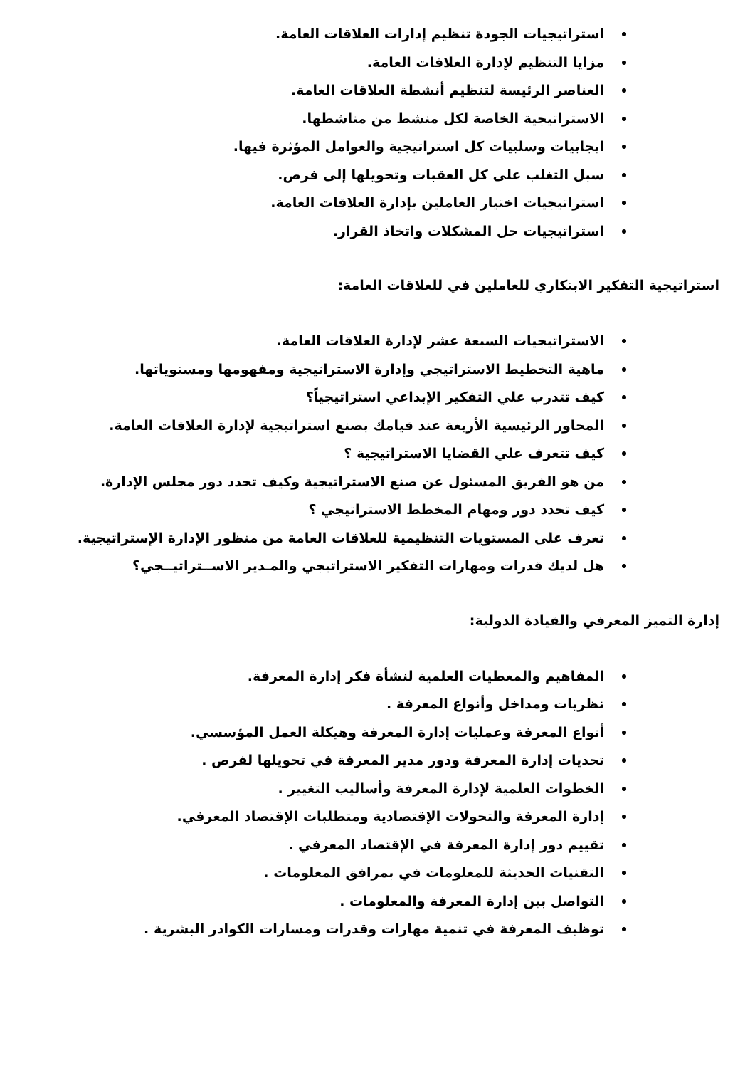استراتيجيات الجودة تنظيم إدارات العلاقات العامة.
مزايا التنظيم لإدارة العلاقات العامة.
العناصر الرئيسة لتنظيم أنشطة العلاقات العامة.
الاستراتيجية الخاصة لكل منشط من مناشطها.
ايجابيات وسلبيات كل استراتيجية والعوامل المؤثرة فيها.
سبل التغلب على كل العقبات وتحويلها إلى فرص.
استراتيجيات اختيار العاملين بإدارة العلاقات العامة.
استراتيجيات حل المشكلات واتخاذ القرار.
استراتيجية التفكير الابتكاري للعاملين في للعلاقات العامة:
الاستراتيجيات السبعة عشر لإدارة العلاقات العامة.
ماهية التخطيط الاستراتيجي وإدارة الاستراتيجية ومفهومها ومستوياتها.
كيف تتدرب علي التفكير الإبداعي استراتيجياً؟
المحاور الرئيسية الأربعة عند قيامك بصنع استراتيجية لإدارة العلاقات العامة.
كيف تتعرف علي القضايا الاستراتيجية ؟
من هو الفريق المسئول عن صنع الاستراتيجية وكيف تحدد دور مجلس الإدارة.
كيف تحدد دور ومهام المخطط الاستراتيجي ؟
تعرف على المستويات التنظيمية للعلاقات العامة من منظور الإدارة الإستراتيجية.
هل لديك قدرات ومهارات التفكير الاستراتيجي والمـدير الاســتراتيــجي؟
إدارة التميز المعرفي والقيادة الدولية:
المفاهيم والمعطيات العلمية لنشأة فكر إدارة المعرفة.
نظريات ومداخل وأنواع المعرفة .
أنواع المعرفة وعمليات إدارة المعرفة وهيكلة العمل المؤسسي.
تحديات إدارة المعرفة ودور مدير المعرفة في تحويلها لفرص .
الخطوات العلمية لإدارة المعرفة وأساليب التغيير .
إدارة المعرفة والتحولات الإقتصادية ومتطلبات الإقتصاد المعرفي.
تقييم دور إدارة المعرفة في الإقتصاد المعرفي .
التقنيات الحديثة للمعلومات في بمرافق المعلومات .
التواصل بين إدارة المعرفة والمعلومات .
توظيف المعرفة في تنمية مهارات وقدرات ومسارات الكوادر البشرية .